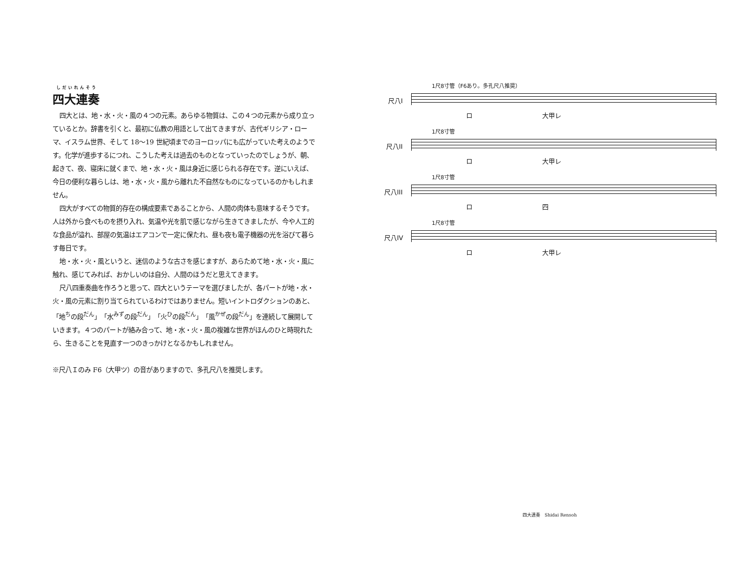しだいれんそう
四大連奏
四大とは、地・水・火・風の４つの元素。あらゆる物質は、この４つの元素から成り立っているとか。辞書を引くと、最初に仏教の用語として出てきますが、古代ギリシア・ローマ、イスラム世界、そして 18〜19 世紀頃までのヨーロッパにも広がっていた考えのようです。化学が進歩するにつれ、こうした考えは過去のものとなっていったのでしょうが、朝、起きて、夜、寝床に就くまで、地・水・火・風は身近に感じられる存在です。逆にいえば、今日の便利な暮らしは、地・水・火・風から離れた不自然なものになっているのかもしれません。
四大がすべての物質的存在の構成要素であることから、人間の肉体も意味するそうです。人は外から食べものを摂り入れ、気温や光を肌で感じながら生きてきましたが、今や人工的な食品が溢れ、部屋の気温はエアコンで一定に保たれ、昼も夜も電子機器の光を浴びて暮らす毎日です。
地・水・火・風というと、迷信のような古さを感じますが、あらためて地・水・火・風に触れ、感じてみれば、おかしいのは自分、人間のほうだと思えてきます。
尺八四重奏曲を作ろうと思って、四大というテーマを選びましたが、各パートが地・水・火・風の元素に割り当てられているわけではありません。短いイントロダクションのあと、「地<sup>ち</sup>の段<sup>だん</sup>」「水<sup>みず</sup>の段<sup>だん</sup>」「火<sup>ひ</sup>の段<sup>だん</sup>」「風<sup>かぜ</sup>の段<sup>だん</sup>」を連続して展開していきます。４つのパートが絡み合って、地・水・火・風の複雑な世界がほんのひと時現れたら、生きることを見直す一つのきっかけとなるかもしれません。
※尺八Ｉのみ F6（大甲ツ）の音がありますので、多孔尺八を推奨します。
1尺8寸管（F6あり。多孔尺八推奨）
尺八I
ロ 大甲レ
1尺8寸管
尺八II
ロ 大甲レ
1尺8寸管
尺八III
ロ 四
1尺8寸管
尺八IV
ロ 大甲レ
四大連奏　Shidai Rensoh